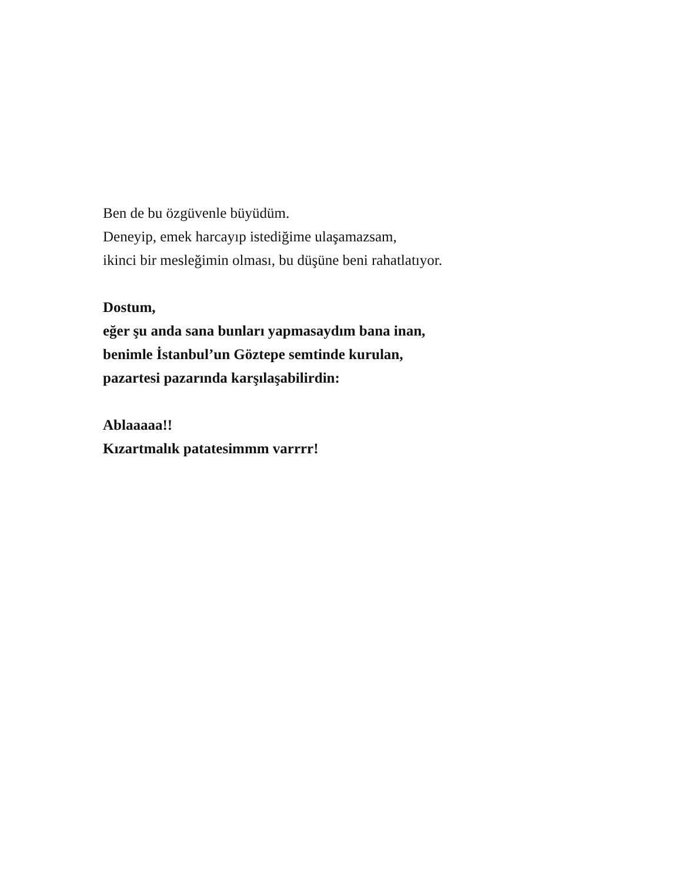Ben de bu özgüvenle büyüdüm.
Deneyip, emek harcayıp istediğime ulaşamazsam,
ikinci bir mesleğimin olması, bu düşüne beni rahatlatıyor.
Dostum,
eğer şu anda sana bunları yapmasaydım bana inan,
benimle İstanbul’un Göztepe semtinde kurulan,
pazartesi pazarında karşılaşabilirdin:
Ablaaaaa!!
Kızartmalık patatesimmm varrrr!